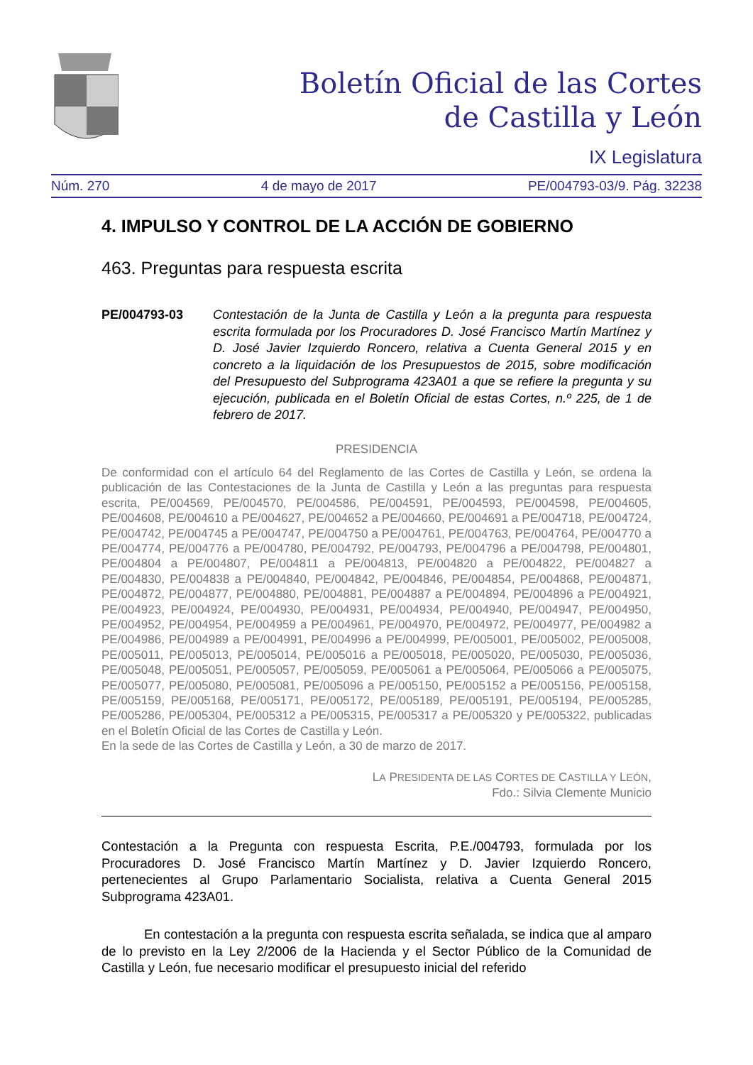Boletín Oficial de las Cortes
de Castilla y León
IX Legislatura
Núm. 270 4 de mayo de 2017 PE/004793-03/9. Pág. 32238
4. IMPULSO Y CONTROL DE LA ACCIÓN DE GOBIERNO
463. Preguntas para respuesta escrita
PE/004793-03 Contestación de la Junta de Castilla y León a la pregunta para respuesta escrita formulada por los Procuradores D. José Francisco Martín Martínez y D. José Javier Izquierdo Roncero, relativa a Cuenta General 2015 y en concreto a la liquidación de los Presupuestos de 2015, sobre modificación del Presupuesto del Subprograma 423A01 a que se refiere la pregunta y su ejecución, publicada en el Boletín Oficial de estas Cortes, n.º 225, de 1 de febrero de 2017.
PRESIDENCIA
De conformidad con el artículo 64 del Reglamento de las Cortes de Castilla y León, se ordena la publicación de las Contestaciones de la Junta de Castilla y León a las preguntas para respuesta escrita, PE/004569, PE/004570, PE/004586, PE/004591, PE/004593, PE/004598, PE/004605, PE/004608, PE/004610 a PE/004627, PE/004652 a PE/004660, PE/004691 a PE/004718, PE/004724, PE/004742, PE/004745 a PE/004747, PE/004750 a PE/004761, PE/004763, PE/004764, PE/004770 a PE/004774, PE/004776 a PE/004780, PE/004792, PE/004793, PE/004796 a PE/004798, PE/004801, PE/004804 a PE/004807, PE/004811 a PE/004813, PE/004820 a PE/004822, PE/004827 a PE/004830, PE/004838 a PE/004840, PE/004842, PE/004846, PE/004854, PE/004868, PE/004871, PE/004872, PE/004877, PE/004880, PE/004881, PE/004887 a PE/004894, PE/004896 a PE/004921, PE/004923, PE/004924, PE/004930, PE/004931, PE/004934, PE/004940, PE/004947, PE/004950, PE/004952, PE/004954, PE/004959 a PE/004961, PE/004970, PE/004972, PE/004977, PE/004982 a PE/004986, PE/004989 a PE/004991, PE/004996 a PE/004999, PE/005001, PE/005002, PE/005008, PE/005011, PE/005013, PE/005014, PE/005016 a PE/005018, PE/005020, PE/005030, PE/005036, PE/005048, PE/005051, PE/005057, PE/005059, PE/005061 a PE/005064, PE/005066 a PE/005075, PE/005077, PE/005080, PE/005081, PE/005096 a PE/005150, PE/005152 a PE/005156, PE/005158, PE/005159, PE/005168, PE/005171, PE/005172, PE/005189, PE/005191, PE/005194, PE/005285, PE/005286, PE/005304, PE/005312 a PE/005315, PE/005317 a PE/005320 y PE/005322, publicadas en el Boletín Oficial de las Cortes de Castilla y León.
En la sede de las Cortes de Castilla y León, a 30 de marzo de 2017.
LA PRESIDENTA DE LAS CORTES DE CASTILLA Y LEÓN,
Fdo.: Silvia Clemente Municio
Contestación a la Pregunta con respuesta Escrita, P.E./004793, formulada por los Procuradores D. José Francisco Martín Martínez y D. Javier Izquierdo Roncero, pertenecientes al Grupo Parlamentario Socialista, relativa a Cuenta General 2015 Subprograma 423A01.
En contestación a la pregunta con respuesta escrita señalada, se indica que al amparo de lo previsto en la Ley 2/2006 de la Hacienda y el Sector Público de la Comunidad de Castilla y León, fue necesario modificar el presupuesto inicial del referido